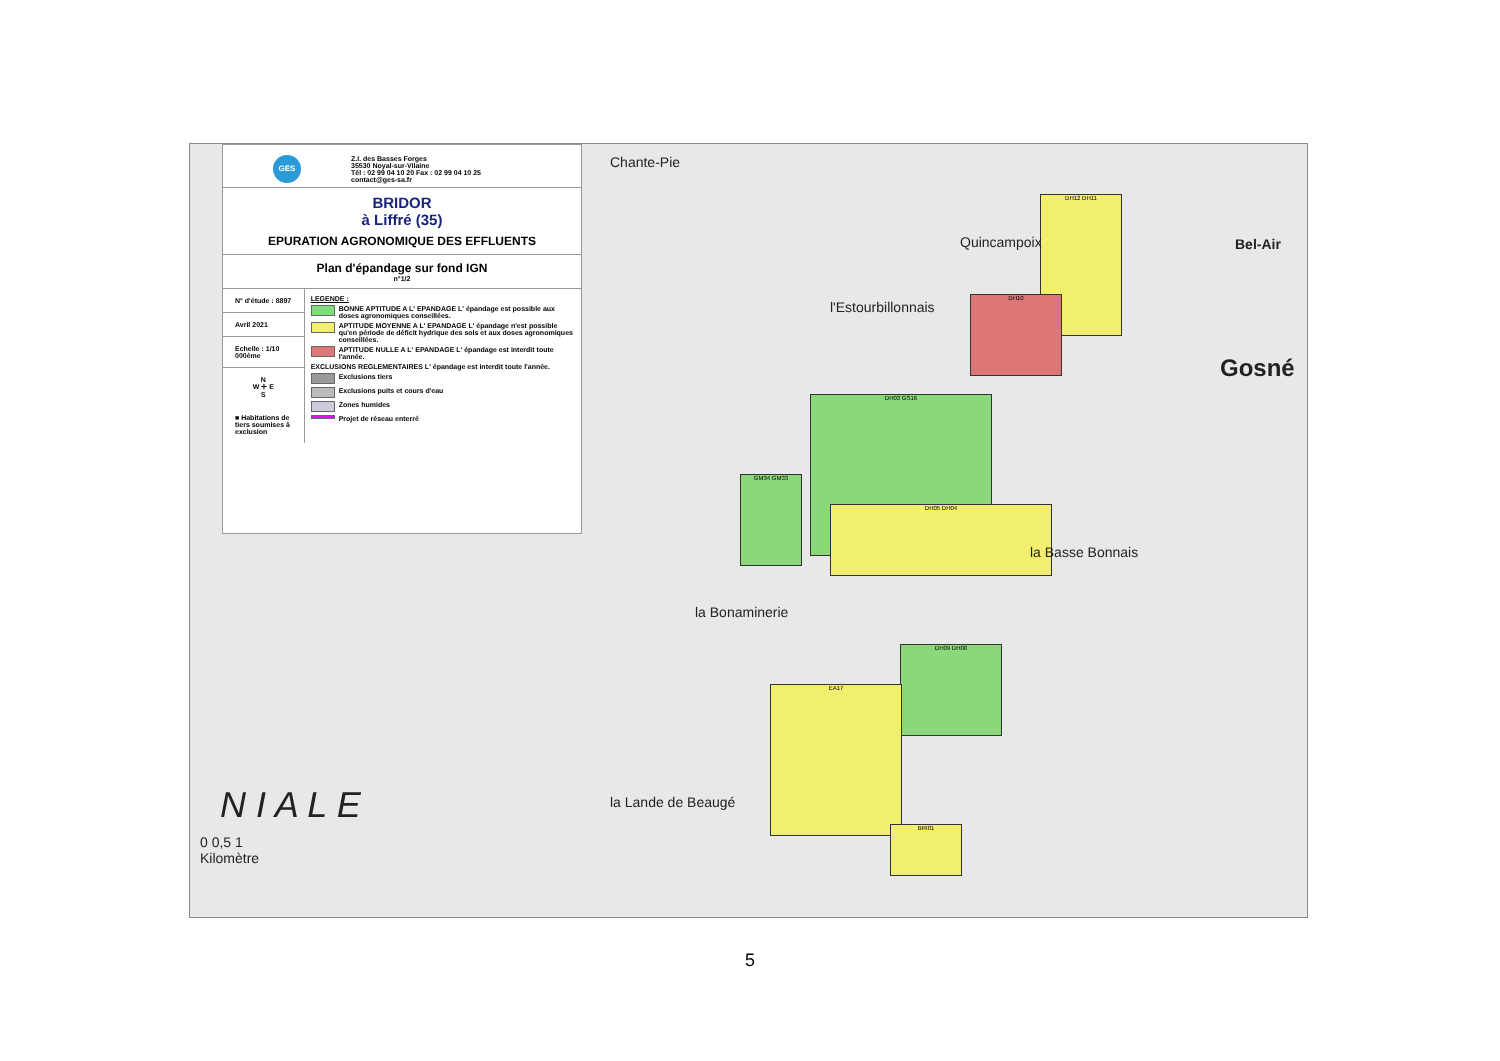DH12 DH11
DH10
DH03 GS16
DH05 DH04
GM34 GM33
DH09 DH08
EA17
BRI01
GES
Z.I. des Basses Forges
35530 Noyal-sur-Vilaine
Tél : 02 99 04 10 20 Fax : 02 99 04 10 25
contact@ges-sa.fr
BRIDOR
à Liffré (35)
EPURATION AGRONOMIQUE DES EFFLUENTS
Plan d'épandage sur fond IGN
n°1/2
N° d'étude : 8897
Avril 2021
Echelle : 1/10 000ème
N
W ✛ E
S
■ Habitations de tiers soumises à exclusion
LEGENDE :
BONNE APTITUDE A L' EPANDAGE L' épandage est possible aux doses agronomiques conseillées.
APTITUDE MOYENNE A L' EPANDAGE L' épandage n'est possible qu'en période de déficit hydrique des sols et aux doses agronomiques conseillées.
APTITUDE NULLE A L' EPANDAGE L' épandage est interdit toute l'année.
EXCLUSIONS REGLEMENTAIRES L' épandage est interdit toute l'année.
Exclusions tiers
Exclusions puits et cours d'eau
Zones humides
Projet de réseau enterré
Chante-Pie
Quincampoix Bel-Air
Gosné
l'Estourbillonnais
la Basse Bonnais
la Bonaminerie
la Lande de Beaugé N I A L E
0 0,5 1
Kilomètre
5